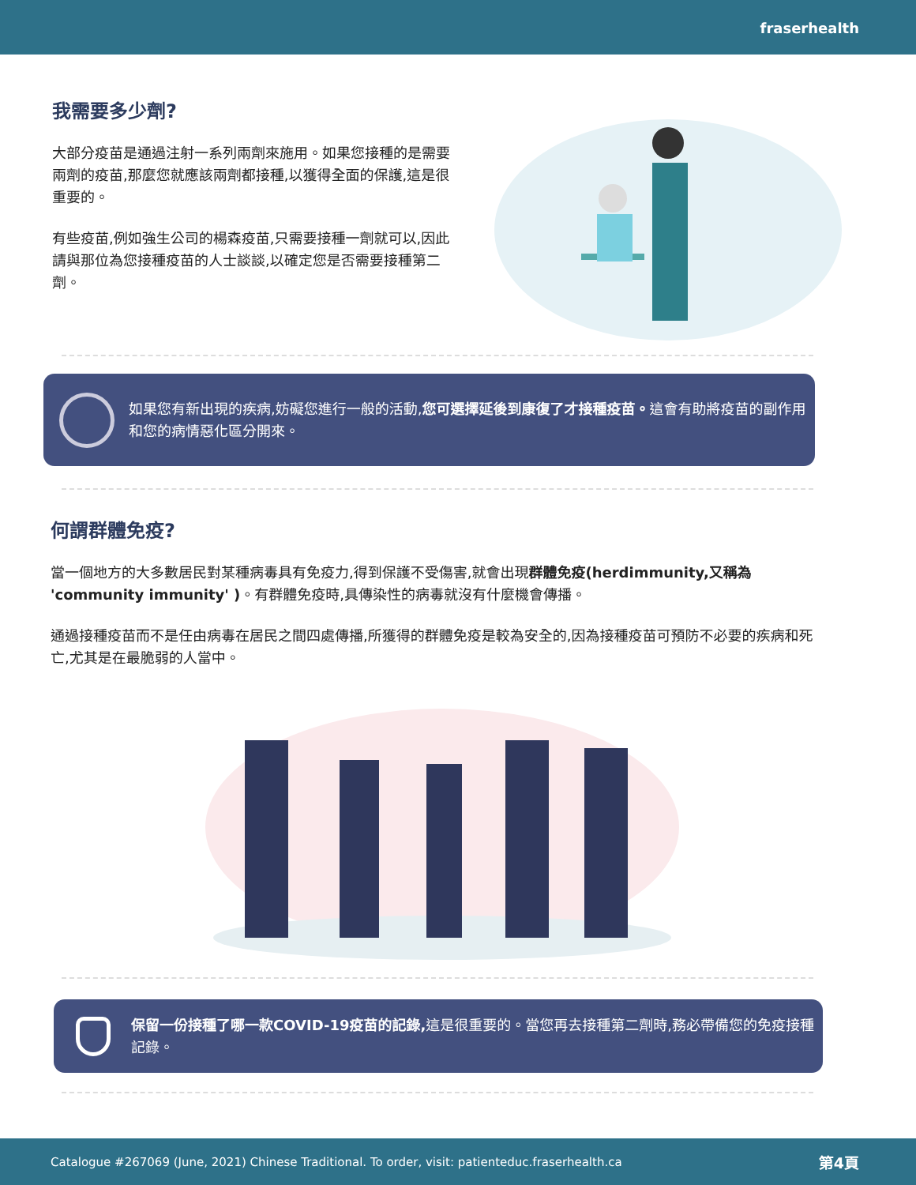fraserhealth
我需要多少劑?
大部分疫苗是通過注射一系列兩劑來施用。如果您接種的是需要兩劑的疫苗,那麼您就應該兩劑都接種,以獲得全面的保護,這是很重要的。
有些疫苗,例如強生公司的楊森疫苗,只需要接種一劑就可以,因此請與那位為您接種疫苗的人士談談,以確定您是否需要接種第二劑。
如果您有新出現的疾病,妨礙您進行一般的活動,您可選擇延後到康復了才接種疫苗。這會有助將疫苗的副作用和您的病情惡化區分開來。
何謂群體免疫?
當一個地方的大多數居民對某種病毒具有免疫力,得到保護不受傷害,就會出現群體免疫(herdimmunity,又稱為 'community immunity' )。有群體免疫時,具傳染性的病毒就沒有什麼機會傳播。
通過接種疫苗而不是任由病毒在居民之間四處傳播,所獲得的群體免疫是較為安全的,因為接種疫苗可預防不必要的疾病和死亡,尤其是在最脆弱的人當中。
保留一份接種了哪一款COVID-19疫苗的記錄, 這是很重要的。當您再去接種第二劑時,務必帶備您的免疫接種記錄。
Catalogue #267069 (June, 2021) Chinese Traditional. To order, visit: patienteduc.fraserhealth.ca 第4頁